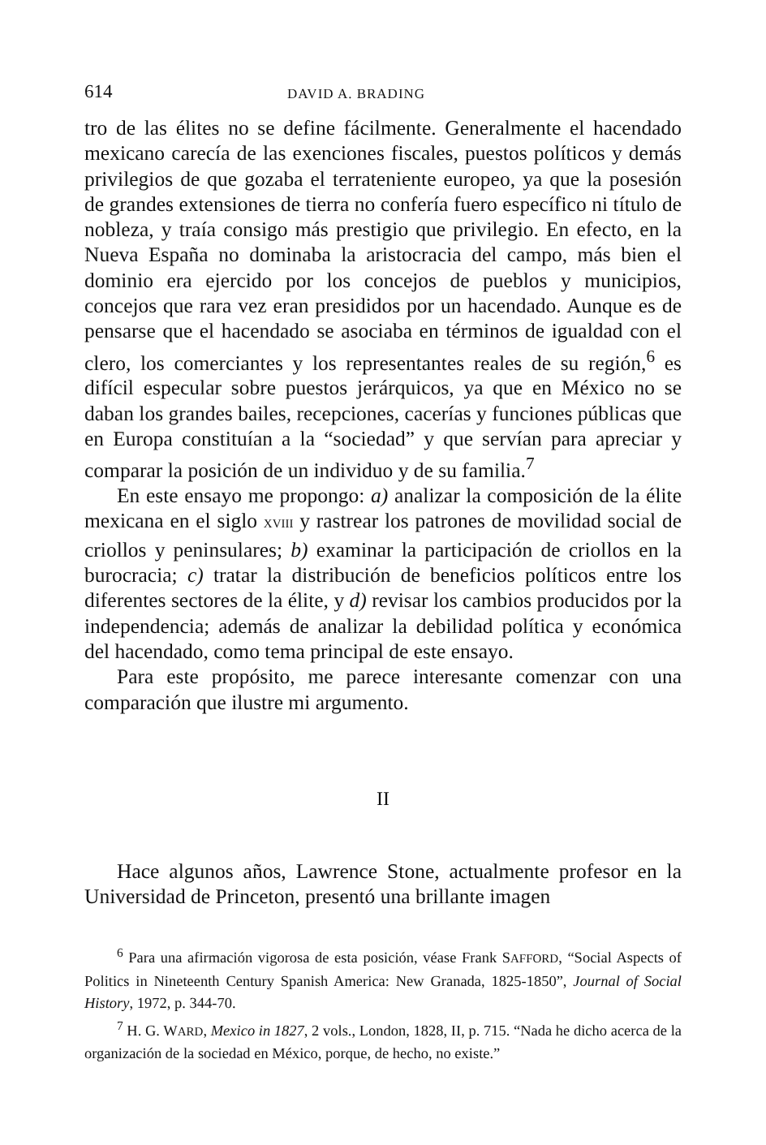614 DAVID A. BRADING
tro de las élites no se define fácilmente. Generalmente el hacendado mexicano carecía de las exenciones fiscales, puestos políticos y demás privilegios de que gozaba el terrateniente europeo, ya que la posesión de grandes extensiones de tierra no confería fuero específico ni título de nobleza, y traía consigo más prestigio que privilegio. En efecto, en la Nueva España no dominaba la aristocracia del campo, más bien el dominio era ejercido por los concejos de pueblos y municipios, concejos que rara vez eran presididos por un hacendado. Aunque es de pensarse que el hacendado se asociaba en términos de igualdad con el clero, los comerciantes y los representantes reales de su región,<sup>6</sup> es difícil especular sobre puestos jerárquicos, ya que en México no se daban los grandes bailes, recepciones, cacerías y funciones públicas que en Europa constituían a la “sociedad” y que servían para apreciar y comparar la posición de un individuo y de su familia.<sup>7</sup>
En este ensayo me propongo: a) analizar la composición de la élite mexicana en el siglo XVIII y rastrear los patrones de movilidad social de criollos y peninsulares; b) examinar la participación de criollos en la burocracia; c) tratar la distribución de beneficios políticos entre los diferentes sectores de la élite, y d) revisar los cambios producidos por la independencia; además de analizar la debilidad política y económica del hacendado, como tema principal de este ensayo.
Para este propósito, me parece interesante comenzar con una comparación que ilustre mi argumento.
II
Hace algunos años, Lawrence Stone, actualmente profesor en la Universidad de Princeton, presentó una brillante imagen
<sup>6</sup> Para una afirmación vigorosa de esta posición, véase Frank SAFFORD, “Social Aspects of Politics in Nineteenth Century Spanish America: New Granada, 1825-1850”, Journal of Social History, 1972, p. 344-70.
<sup>7</sup> H. G. WARD, Mexico in 1827, 2 vols., London, 1828, II, p. 715. “Nada he dicho acerca de la organización de la sociedad en México, porque, de hecho, no existe.”